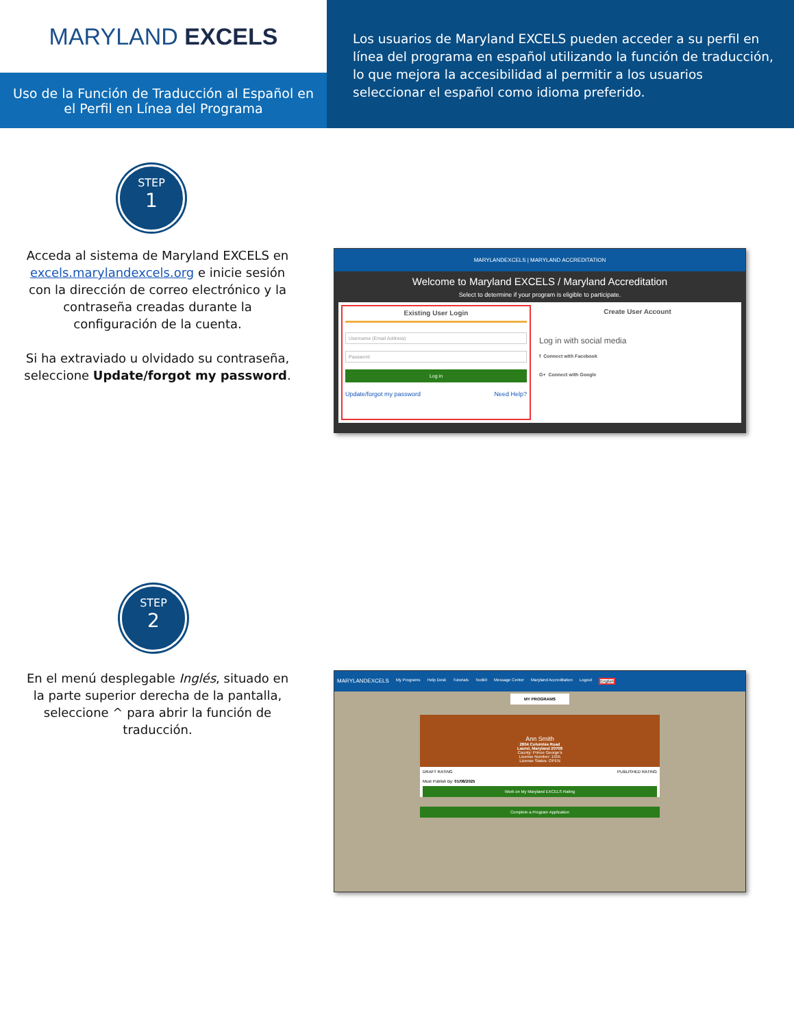MARYLAND EXCELS
Uso de la Función de Traducción al Español en el Perfil en Línea del Programa
Los usuarios de Maryland EXCELS pueden acceder a su perfil en línea del programa en español utilizando la función de traducción, lo que mejora la accesibilidad al permitir a los usuarios seleccionar el español como idioma preferido.
STEP
1
Acceda al sistema de Maryland EXCELS en excels.marylandexcels.org e inicie sesión con la dirección de correo electrónico y la contraseña creadas durante la configuración de la cuenta.
Si ha extraviado u olvidado su contraseña, seleccione Update/forgot my password.
MARYLANDEXCELS | MARYLAND ACCREDITATION
Welcome to Maryland EXCELS / Maryland Accreditation
Select to determine if your program is eligible to participate.
Existing User Login
Username (Email Address)
Password
Log in
Update/forgot my password Need Help?
Create User Account
Log in with social media
f Connect with Facebook
G+ Connect with Google
STEP
2
En el menú desplegable Inglés, situado en la parte superior derecha de la pantalla, seleccione ^ para abrir la función de traducción.
MARYLANDEXCELS My Programs Help Desk Tutorials Toolkit Message Center Maryland Accreditation Logout English
MY PROGRAMS
Ann Smith
2804 Columbia Road
Laurel, Maryland 20708
County: Prince George's
License Number: 1555
License Status: OPEN
DRAFT RATING PUBLISHED RATING
Must Publish By: 01/08/2025
Work on My Maryland EXCELS Rating
Complete a Program Application